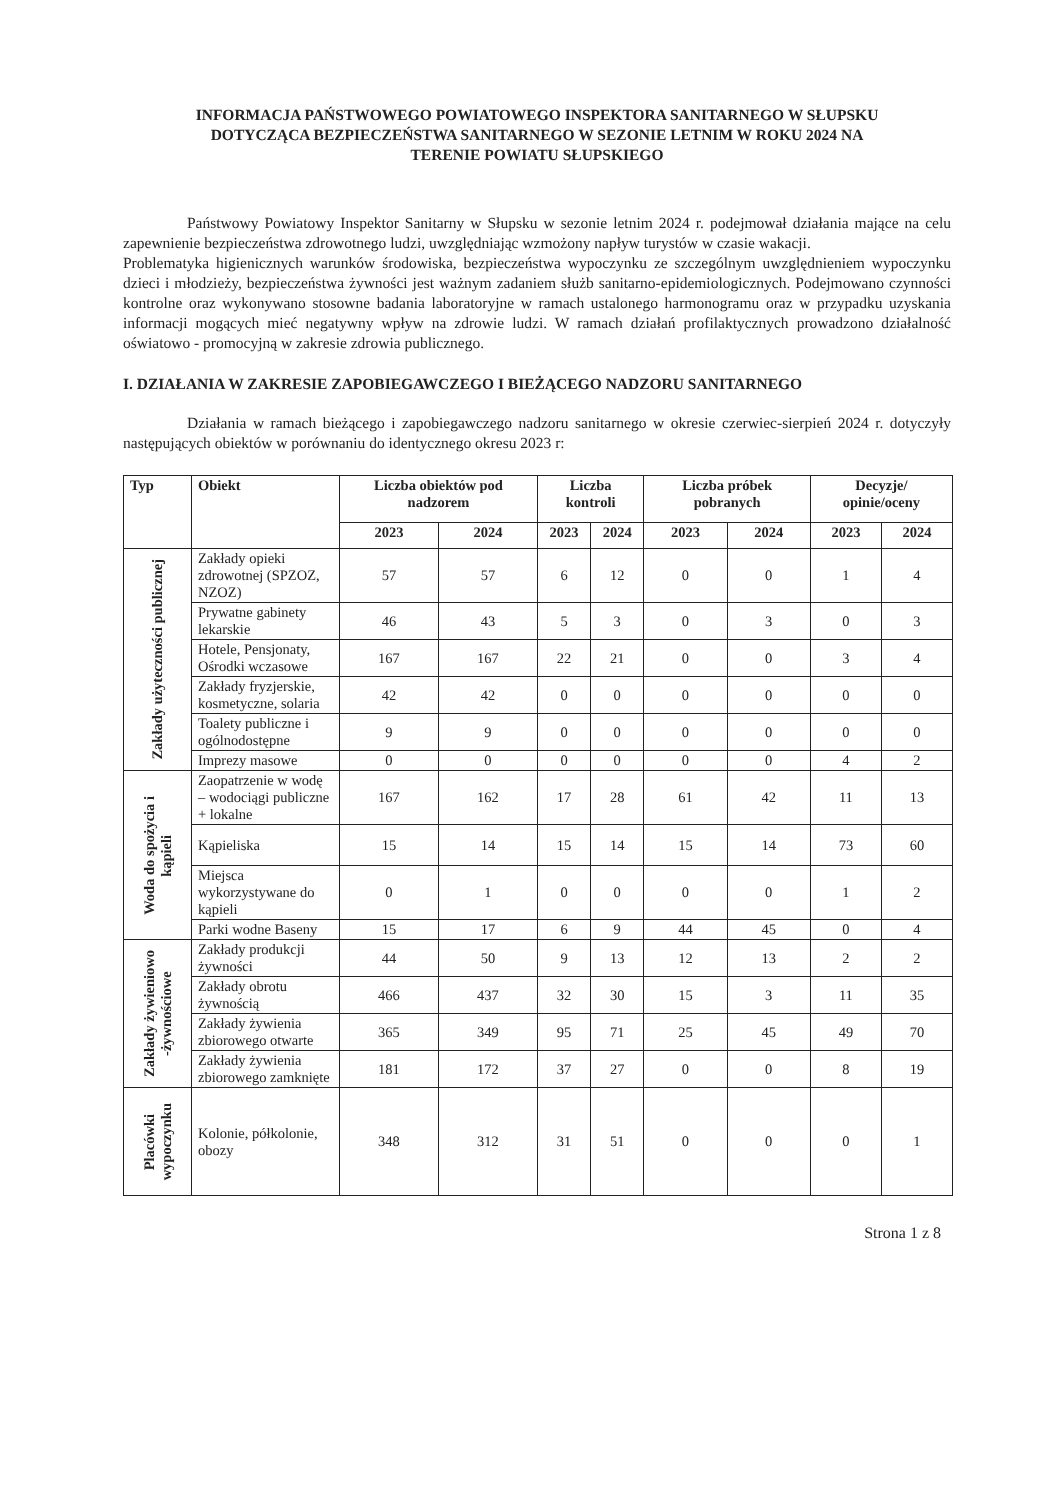INFORMACJA PAŃSTWOWEGO POWIATOWEGO INSPEKTORA SANITARNEGO W SŁUPSKU
DOTYCZĄCA BEZPIECZEŃSTWA SANITARNEGO W SEZONIE LETNIM W ROKU 2024 NA
TERENIE POWIATU SŁUPSKIEGO
Państwowy Powiatowy Inspektor Sanitarny w Słupsku w sezonie letnim 2024 r. podejmował działania mające na celu zapewnienie bezpieczeństwa zdrowotnego ludzi, uwzględniając wzmożony napływ turystów w czasie wakacji.
Problematyka higienicznych warunków środowiska, bezpieczeństwa wypoczynku ze szczególnym uwzględnieniem wypoczynku dzieci i młodzieży, bezpieczeństwa żywności jest ważnym zadaniem służb sanitarno-epidemiologicznych. Podejmowano czynności kontrolne oraz wykonywano stosowne badania laboratoryjne w ramach ustalonego harmonogramu oraz w przypadku uzyskania informacji mogących mieć negatywny wpływ na zdrowie ludzi. W ramach działań profilaktycznych prowadzono działalność oświatowo - promocyjną w zakresie zdrowia publicznego.
I. DZIAŁANIA W ZAKRESIE ZAPOBIEGAWCZEGO I BIEŻĄCEGO NADZORU SANITARNEGO
Działania w ramach bieżącego i zapobiegawczego nadzoru sanitarnego w okresie czerwiec-sierpień 2024 r. dotyczyły następujących obiektów w porównaniu do identycznego okresu 2023 r:
| Typ | Obiekt | Liczba obiektów pod nadzorem | | Liczba kontroli | | Liczba próbek pobranych | | Decyzje/ opinie/oceny | |
| --- | --- | --- | --- | --- | --- | --- | --- | --- | --- |
| | | 2023 | 2024 | 2023 | 2024 | 2023 | 2024 | 2023 | 2024 |
| Zakłady użyteczności publicznej | Zakłady opieki zdrowotnej (SPZOZ, NZOZ) | 57 | 57 | 6 | 12 | 0 | 0 | 1 | 4 |
| | Prywatne gabinety lekarskie | 46 | 43 | 5 | 3 | 0 | 3 | 0 | 3 |
| | Hotele, Pensjonaty, Ośrodki wczasowe | 167 | 167 | 22 | 21 | 0 | 0 | 3 | 4 |
| | Zakłady fryzjerskie, kosmetyczne, solaria | 42 | 42 | 0 | 0 | 0 | 0 | 0 | 0 |
| | Toalety publiczne i ogólnodostępne | 9 | 9 | 0 | 0 | 0 | 0 | 0 | 0 |
| | Imprezy masowe | 0 | 0 | 0 | 0 | 0 | 0 | 4 | 2 |
| Woda do spożycia i kąpieli | Zaopatrzenie w wodę – wodociągi publiczne + lokalne | 167 | 162 | 17 | 28 | 61 | 42 | 11 | 13 |
| | Kąpieliska | 15 | 14 | 15 | 14 | 15 | 14 | 73 | 60 |
| | Miejsca wykorzystywane do kąpieli | 0 | 1 | 0 | 0 | 0 | 0 | 1 | 2 |
| | Parki wodne Baseny | 15 | 17 | 6 | 9 | 44 | 45 | 0 | 4 |
| Zakłady żywieniowo -żywnościowe | Zakłady produkcji żywności | 44 | 50 | 9 | 13 | 12 | 13 | 2 | 2 |
| | Zakłady obrotu żywnością | 466 | 437 | 32 | 30 | 15 | 3 | 11 | 35 |
| | Zakłady żywienia zbiorowego otwarte | 365 | 349 | 95 | 71 | 25 | 45 | 49 | 70 |
| | Zakłady żywienia zbiorowego zamknięte | 181 | 172 | 37 | 27 | 0 | 0 | 8 | 19 |
| Placówki wypoczynku | Kolonie, półkolonie, obozy | 348 | 312 | 31 | 51 | 0 | 0 | 0 | 1 |
Strona 1 z 8